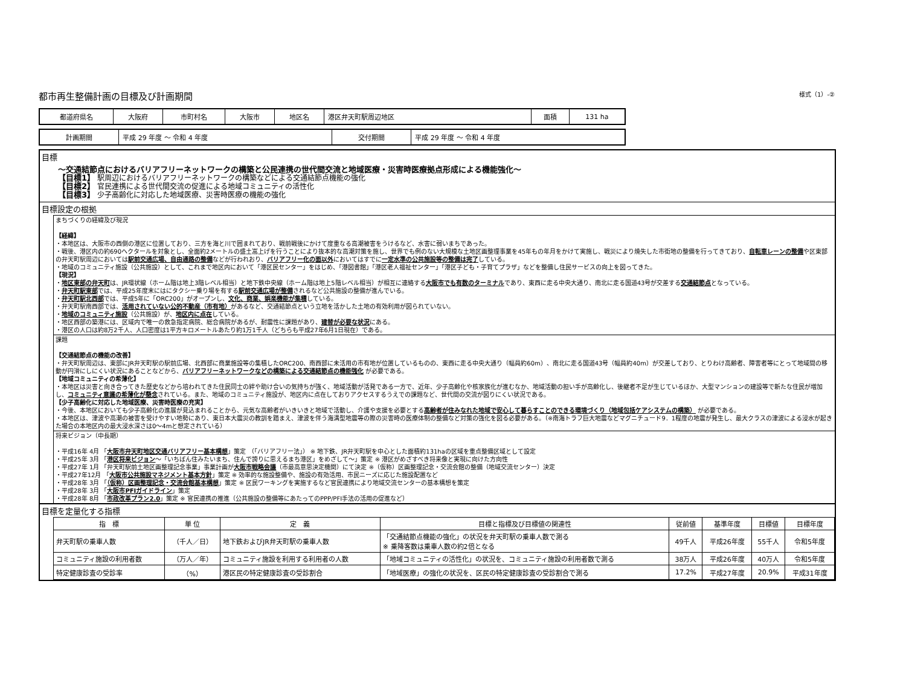都市再生整備計画の目標及び計画期間 様式（1）-②
| 都道府県名 | 大阪府 | 市町村名 | 大阪市 | 地区名 | 港区弁天町駅周辺地区 | 面積 | 131 ha |
| 計画期間 | 平成 29 年度 ～ 令和 4 年度 | 交付期間 | 平成 29 年度 ～ 令和 4 年度 |
目標
～交通結節点におけるバリアフリーネットワークの構築と公民連携の世代間交流と地域医療・災害時医療拠点形成による機能強化～
【目標1】 駅周辺におけるバリアフリーネットワークの構築などによる交通結節点機能の強化
【目標2】 官民連携による世代間交流の促進による地域コミュニティの活性化
【目標3】 少子高齢化に対応した地域医療、災害時医療の機能の強化
目標設定の根拠
まちづくりの経緯及び現況
【経緯】
・本地区は、大阪市の西側の港区に位置しており、三方を海と川で囲まれており、戦前戦後にかけて度重なる高潮被害をうけるなど、水害に弱いまちであった。
・戦後、港区内の約690ヘクタールを対象とし、全面約2メートルの盛土嵩上げを行うことにより抜本的な高潮対策を施し、世界でも例のない大規模な土地区画整理事業を45年もの年月をかけて実施し、戦災により焼失した市街地の整備を行ってきており、自転車レーンの整備や区東部の弁天町駅周辺においては駅前交通広場、自由通路の整備などが行われおり、バリアフリー化の面以外においてはすでに一定水準の公共施設等の整備は完了している。
・地域のコミュニティ施設（公共施設）として、これまで地区内において「港区民センター」をはじめ、「港図書館」「港区老人福祉センター」「港区子ども・子育てプラザ」などを整備し住民サービスの向上を図ってきた。
【現況】
・地区東部の弁天町は、JR環状線（ホーム階は地上3階レベル相当）と地下鉄中央線（ホーム階は地上5階レベル相当）が相互に連絡する大阪市でも有数のターミナルであり、東西に走る中央大通り、南北に走る国道43号が交差する交通結節点となっている。
・弁天町駅東部では、平成25年度末にはにタクシー乗り場を有する駅前交通広場が整備されるなど公共施設の整備が進んでいる。
・弁天町駅北西部では、平成5年に「ORC200」がオープンし、文化、商業、娯楽機能が集積している。
・弁天町駅南西部では、活用されていない公的不動産（市有地）があるなど、交通結節点という立地を活かした土地の有効利用が図られていない。
・地域のコミュニティ施設（公共施設）が、地区内に点在している。
・地区西部の築港には、区域内で唯一の救急指定病院、総合病院があるが、耐震性に課題があり、建替が必要な状況にある。
・港区の人口は約8万2千人、人口密度は1平方キロメートルあたり約1万1千人（どちらも平成27年6月1日現在）である。
課題
【交通結節点の機能の改善】
・弁天町駅周辺は、東部にJR弁天町駅の駅前広場、北西部に商業施設等の集積したORC200、南西部に未活用の市有地が位置しているものの、東西に走る中央大通り（幅員約60m）、南北に走る国道43号（幅員約40m）が交差しており、とりわけ高齢者、障害者等にとって地域間の移動が円滑にしにくい状況にあることなどから、バリアフリーネットワークなどの構築による交通結節点の機能強化 が必要である。
【地域コミュニティの希薄化】
・本地区は災害と向き合ってきた歴史などから培われてきた住民同士の絆や助け合いの気持ちが強く、地域活動が活発である一方で、近年、少子高齢化や核家族化が進むなか、地域活動の担い手が高齢化し、後継者不足が生じているほか、大型マンションの建設等で新たな住民が増加し、コミュニティ意識の希薄化が懸念されている。また、地域のコミュニティ施設が、地区内に点在しておりアクセスするうえでの課題など、世代間の交流が図りにくい状況である。
【少子高齢化に対応した地域医療、災害時医療の充実】
・今後、本地区においても少子高齢化の進展が見込まれることから、元気な高齢者がいきいきと地域で活動し、介護や支援を必要とする高齢者が住みなれた地域で安心して暮らすことのできる環境づくり（地域包括ケアシステムの構築） が必要である。
・本地区は、津波や高潮の被害を受けやすい地勢にあり、東日本大震災の教訓を踏まえ、津波を伴う海溝型地震等の際の災害時の医療体制の整備など対策の強化を図る必要がある。（※南海トラフ巨大地震などマグニチュード9．1程度の地震が発生し、最大クラスの津波による浸水が起きた場合の本地区内の最大浸水深さは0～4mと想定されている）
将来ビジョン（中長期）
・平成16年 4月 「大阪市弁天町地区交通バリアフリー基本構想」策定 （「バリアフリー法」） ※ 地下鉄、JR弁天町駅を中心とした面積約131haの区域を重点整備区域として設定
・平成25年 3月 「港区将来ビジョン～「いちばん住みたいまち、住んで誇りに思えるまち港区」をめざして～」策定 ※ 港区がめざすべき将来像と実現に向けた方向性
・平成27年 1月 「弁天町駅前土地区画整理記念事業」事業計画が大阪市戦略会議（市最高意思決定機関）にて決定 ※（仮称）区画整理記念・交流会館の整備（地域交流センター）決定
・平成27年12月 「大阪市公共施設マネジメント基本方針」策定 ※ 効率的な施設整備や、施設の有効活用、市民ニーズに応じた施設配置など
・平成28年 3月 「（仮称）区画整理記念・交流会館基本構想」策定 ※ 区民ワーキングを実施するなど官民連携により地域交流センターの基本構想を策定
・平成28年 3月 「大阪市PFIガイドライン」策定
・平成28年 8月 「市政改革プラン2.0」策定 ※ 官民連携の推進（公共施設の整備等にあたってのPPP/PFI手法の活用の促進など）
目標を定量化する指標
| 指 標 | 単 位 | 定 義 | 目標と指標及び目標値の関連性 | 従前値 | 基準年度 | 目標値 | 目標年度 |
| --- | --- | --- | --- | --- | --- | --- | --- |
| 弁天町駅の乗車人数 | （千人／日） | 地下鉄およびJR弁天町駅の乗車人数 | 「交通結節点機能の強化」の状況を弁天町駅の乗車人数で測る ※ 乗降客数は乗車人数の約2倍となる | 49千人 | 平成26年度 | 55千人 | 令和5年度 |
| コミュニティ施設の利用者数 | （万人／年） | コミュニティ施設を利用する利用者の人数 | 「地域コミュニティの活性化」の状況を、コミュニティ施設の利用者数で測る | 38万人 | 平成26年度 | 40万人 | 令和5年度 |
| 特定健康診査の受診率 | （%） | 港区民の特定健康診査の受診割合 | 「地域医療」の強化の状況を、区民の特定健康診査の受診割合で測る | 17.2% | 平成27年度 | 20.9% | 平成31年度 |